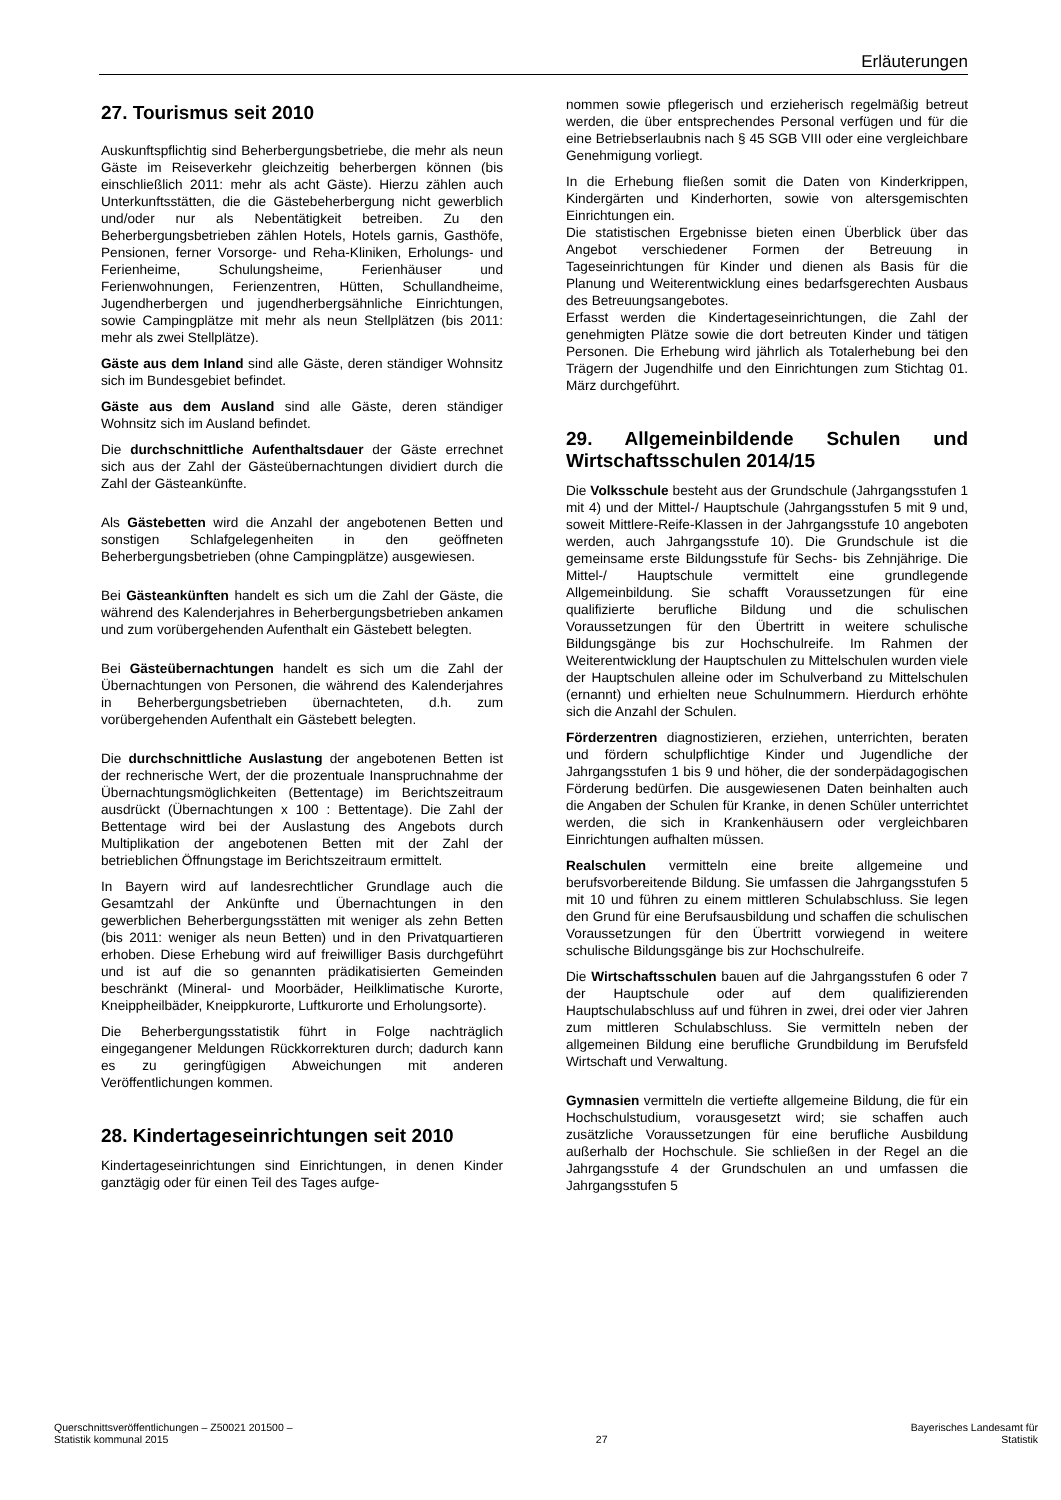Erläuterungen
27. Tourismus seit 2010
Auskunftspflichtig sind Beherbergungsbetriebe, die mehr als neun Gäste im Reiseverkehr gleichzeitig beherbergen können (bis einschließlich 2011: mehr als acht Gäste). Hierzu zählen auch Unterkunftsstätten, die die Gästebeherbergung nicht gewerblich und/oder nur als Nebentätigkeit betreiben. Zu den Beherbergungsbetrieben zählen Hotels, Hotels garnis, Gasthöfe, Pensionen, ferner Vorsorge- und Reha-Kliniken, Erholungs- und Ferienheime, Schulungsheime, Ferienhäuser und Ferienwohnungen, Ferienzentren, Hütten, Schullandheime, Jugendherbergen und jugendherbergsähnliche Einrichtungen, sowie Campingplätze mit mehr als neun Stellplätzen (bis 2011: mehr als zwei Stellplätze).
Gäste aus dem Inland sind alle Gäste, deren ständiger Wohnsitz sich im Bundesgebiet befindet.
Gäste aus dem Ausland sind alle Gäste, deren ständiger Wohnsitz sich im Ausland befindet.
Die durchschnittliche Aufenthaltsdauer der Gäste errechnet sich aus der Zahl der Gästeübernachtungen dividiert durch die Zahl der Gästeankünfte.
Als Gästebetten wird die Anzahl der angebotenen Betten und sonstigen Schlafgelegenheiten in den geöffneten Beherbergungsbetrieben (ohne Campingplätze) ausgewiesen.
Bei Gästeankünften handelt es sich um die Zahl der Gäste, die während des Kalenderjahres in Beherbergungsbetrieben ankamen und zum vorübergehenden Aufenthalt ein Gästebett belegten.
Bei Gästeübernachtungen handelt es sich um die Zahl der Übernachtungen von Personen, die während des Kalenderjahres in Beherbergungsbetrieben übernachteten, d.h. zum vorübergehenden Aufenthalt ein Gästebett belegten.
Die durchschnittliche Auslastung der angebotenen Betten ist der rechnerische Wert, der die prozentuale Inanspruchnahme der Übernachtungsmöglichkeiten (Bettentage) im Berichtszeitraum ausdrückt (Übernachtungen x 100 : Bettentage). Die Zahl der Bettentage wird bei der Auslastung des Angebots durch Multiplikation der angebotenen Betten mit der Zahl der betrieblichen Öffnungstage im Berichtszeitraum ermittelt.
In Bayern wird auf landesrechtlicher Grundlage auch die Gesamtzahl der Ankünfte und Übernachtungen in den gewerblichen Beherbergungsstätten mit weniger als zehn Betten (bis 2011: weniger als neun Betten) und in den Privatquartieren erhoben. Diese Erhebung wird auf freiwilliger Basis durchgeführt und ist auf die so genannten prädikatisierten Gemeinden beschränkt (Mineral- und Moorbäder, Heilklimatische Kurorte, Kneippheilbäder, Kneippkurorte, Luftkurorte und Erholungsorte).
Die Beherbergungsstatistik führt in Folge nachträglich eingegangener Meldungen Rückkorrekturen durch; dadurch kann es zu geringfügigen Abweichungen mit anderen Veröffentlichungen kommen.
28. Kindertageseinrichtungen seit 2010
Kindertageseinrichtungen sind Einrichtungen, in denen Kinder ganztägig oder für einen Teil des Tages aufge-
nommen sowie pflegerisch und erzieherisch regelmäßig betreut werden, die über entsprechendes Personal verfügen und für die eine Betriebserlaubnis nach § 45 SGB VIII oder eine vergleichbare Genehmigung vorliegt.
In die Erhebung fließen somit die Daten von Kinderkrippen, Kindergärten und Kinderhorten, sowie von altersgemischten Einrichtungen ein.
Die statistischen Ergebnisse bieten einen Überblick über das Angebot verschiedener Formen der Betreuung in Tageseinrichtungen für Kinder und dienen als Basis für die Planung und Weiterentwicklung eines bedarfsgerechten Ausbaus des Betreuungsangebotes.
Erfasst werden die Kindertageseinrichtungen, die Zahl der genehmigten Plätze sowie die dort betreuten Kinder und tätigen Personen. Die Erhebung wird jährlich als Totalerhebung bei den Trägern der Jugendhilfe und den Einrichtungen zum Stichtag 01. März durchgeführt.
29. Allgemeinbildende Schulen und Wirtschaftsschulen 2014/15
Die Volksschule besteht aus der Grundschule (Jahrgangsstufen 1 mit 4) und der Mittel-/ Hauptschule (Jahrgangsstufen 5 mit 9 und, soweit Mittlere-Reife-Klassen in der Jahrgangsstufe 10 angeboten werden, auch Jahrgangsstufe 10). Die Grundschule ist die gemeinsame erste Bildungsstufe für Sechs- bis Zehnjährige. Die Mittel-/ Hauptschule vermittelt eine grundlegende Allgemeinbildung. Sie schafft Voraussetzungen für eine qualifizierte berufliche Bildung und die schulischen Voraussetzungen für den Übertritt in weitere schulische Bildungsgänge bis zur Hochschulreife. Im Rahmen der Weiterentwicklung der Hauptschulen zu Mittelschulen wurden viele der Hauptschulen alleine oder im Schulverband zu Mittelschulen (ernannt) und erhielten neue Schulnummern. Hierdurch erhöhte sich die Anzahl der Schulen.
Förderzentren diagnostizieren, erziehen, unterrichten, beraten und fördern schulpflichtige Kinder und Jugendliche der Jahrgangsstufen 1 bis 9 und höher, die der sonderpädagogischen Förderung bedürfen. Die ausgewiesenen Daten beinhalten auch die Angaben der Schulen für Kranke, in denen Schüler unterrichtet werden, die sich in Krankenhäusern oder vergleichbaren Einrichtungen aufhalten müssen.
Realschulen vermitteln eine breite allgemeine und berufsvorbereitende Bildung. Sie umfassen die Jahrgangsstufen 5 mit 10 und führen zu einem mittleren Schulabschluss. Sie legen den Grund für eine Berufsausbildung und schaffen die schulischen Voraussetzungen für den Übertritt vorwiegend in weitere schulische Bildungsgänge bis zur Hochschulreife.
Die Wirtschaftsschulen bauen auf die Jahrgangsstufen 6 oder 7 der Hauptschule oder auf dem qualifizierenden Hauptschulabschluss auf und führen in zwei, drei oder vier Jahren zum mittleren Schulabschluss. Sie vermitteln neben der allgemeinen Bildung eine berufliche Grundbildung im Berufsfeld Wirtschaft und Verwaltung.
Gymnasien vermitteln die vertiefte allgemeine Bildung, die für ein Hochschulstudium, vorausgesetzt wird; sie schaffen auch zusätzliche Voraussetzungen für eine berufliche Ausbildung außerhalb der Hochschule. Sie schließen in der Regel an die Jahrgangsstufe 4 der Grundschulen an und umfassen die Jahrgangsstufen 5
Querschnittsveröffentlichungen – Z50021 201500 –
Statistik kommunal 2015
27 Bayerisches Landesamt für
Statistik